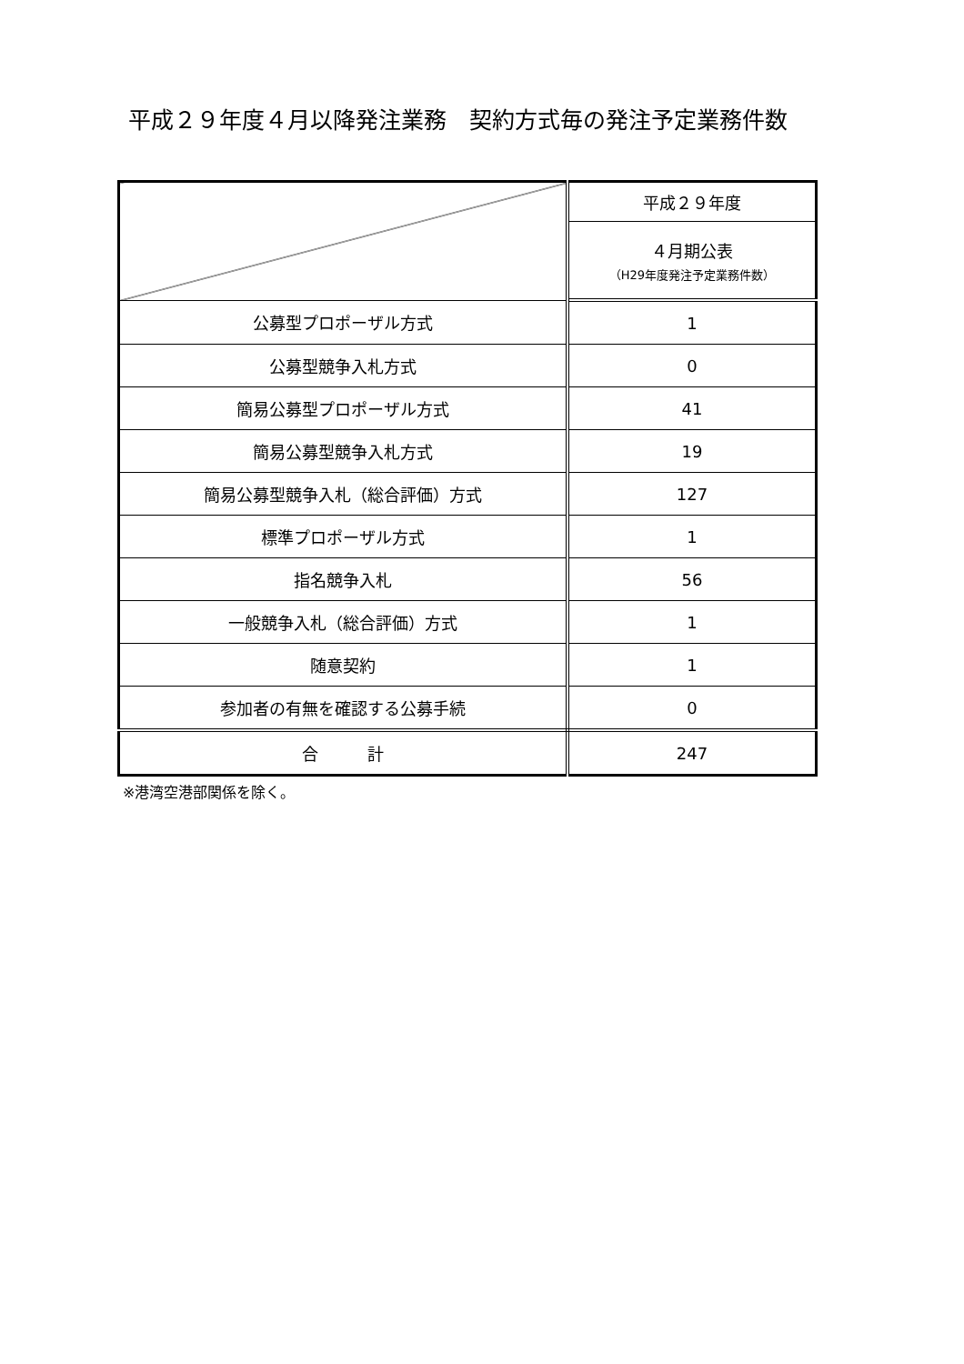平成２９年度４月以降発注業務　契約方式毎の発注予定業務件数
| | 平成２９年度 |
| | ４月期公表 （H29年度発注予定業務件数） |
| 公募型プロポーザル方式 | 1 |
| 公募型競争入札方式 | 0 |
| 簡易公募型プロポーザル方式 | 41 |
| 簡易公募型競争入札方式 | 19 |
| 簡易公募型競争入札（総合評価）方式 | 127 |
| 標準プロポーザル方式 | 1 |
| 指名競争入札 | 56 |
| 一般競争入札（総合評価）方式 | 1 |
| 随意契約 | 1 |
| 参加者の有無を確認する公募手続 | 0 |
| 合 計 | 247 |
※港湾空港部関係を除く。